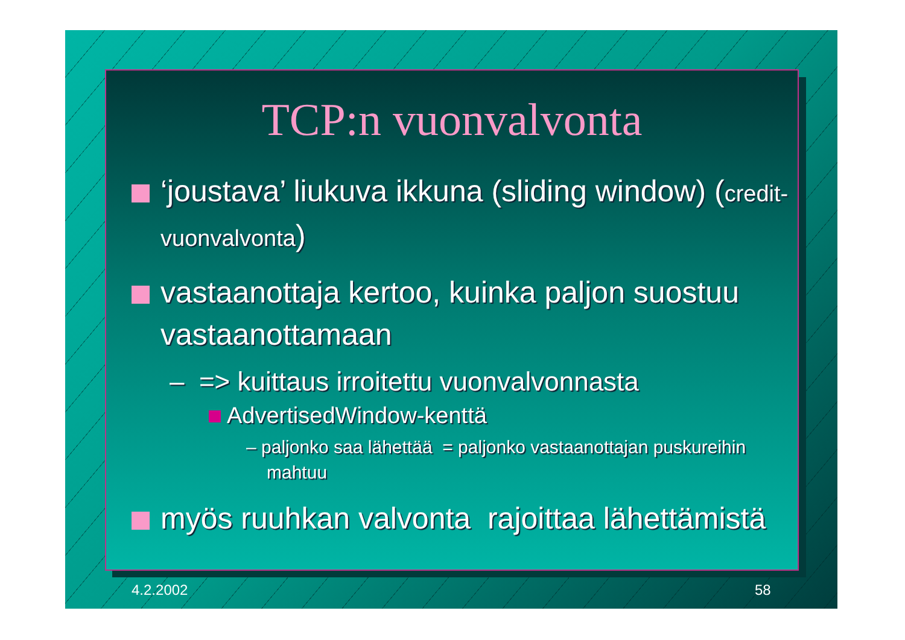TCP:n vuonvalvonta
‘joustava’ liukuva ikkuna (sliding window) (credit-vuonvalvonta)
vastaanottaja kertoo, kuinka paljon suostuu vastaanottamaan
– => kuittaus irroitettu vuonvalvonnasta
AdvertisedWindow-kenttä
– paljonko saa lähettää = paljonko vastaanottajan puskureihin mahtuu
myös ruuhkan valvonta rajoittaa lähettämistä
4.2.2002 58